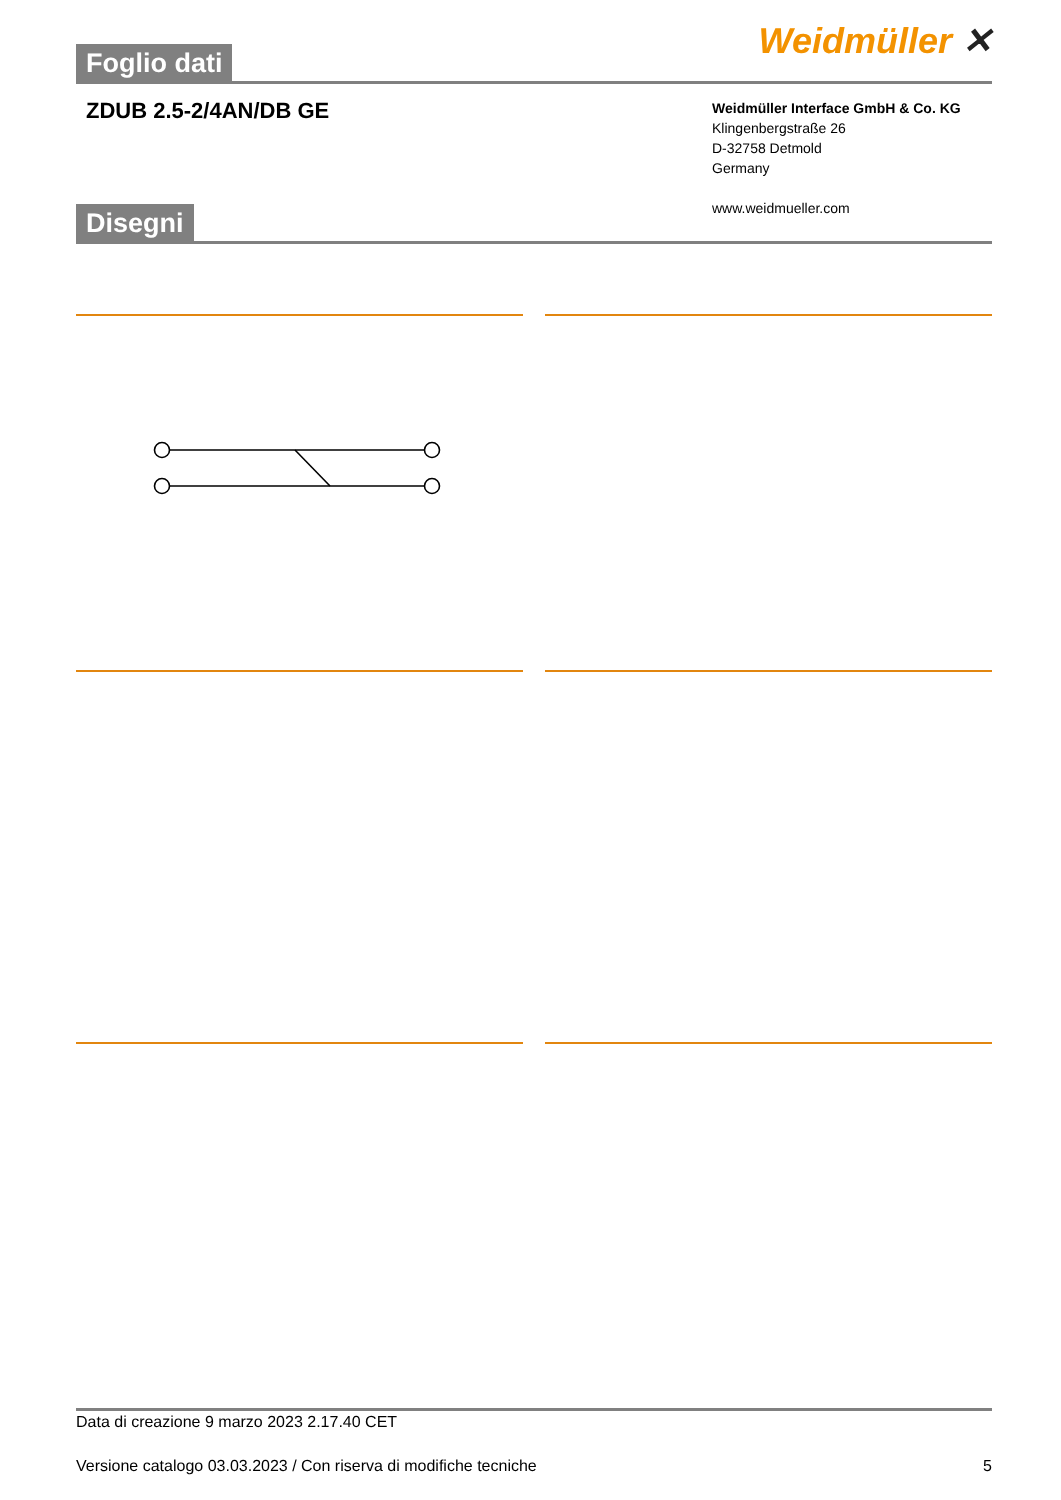Weidmüller ✕
Foglio dati
ZDUB 2.5-2/4AN/DB GE
Weidmüller Interface GmbH & Co. KG
Klingenbergstraße 26
D-32758 Detmold
Germany
www.weidmueller.com
Disegni
Data di creazione 9 marzo 2023 2.17.40 CET
Versione catalogo 03.03.2023 / Con riserva di modifiche tecniche 5